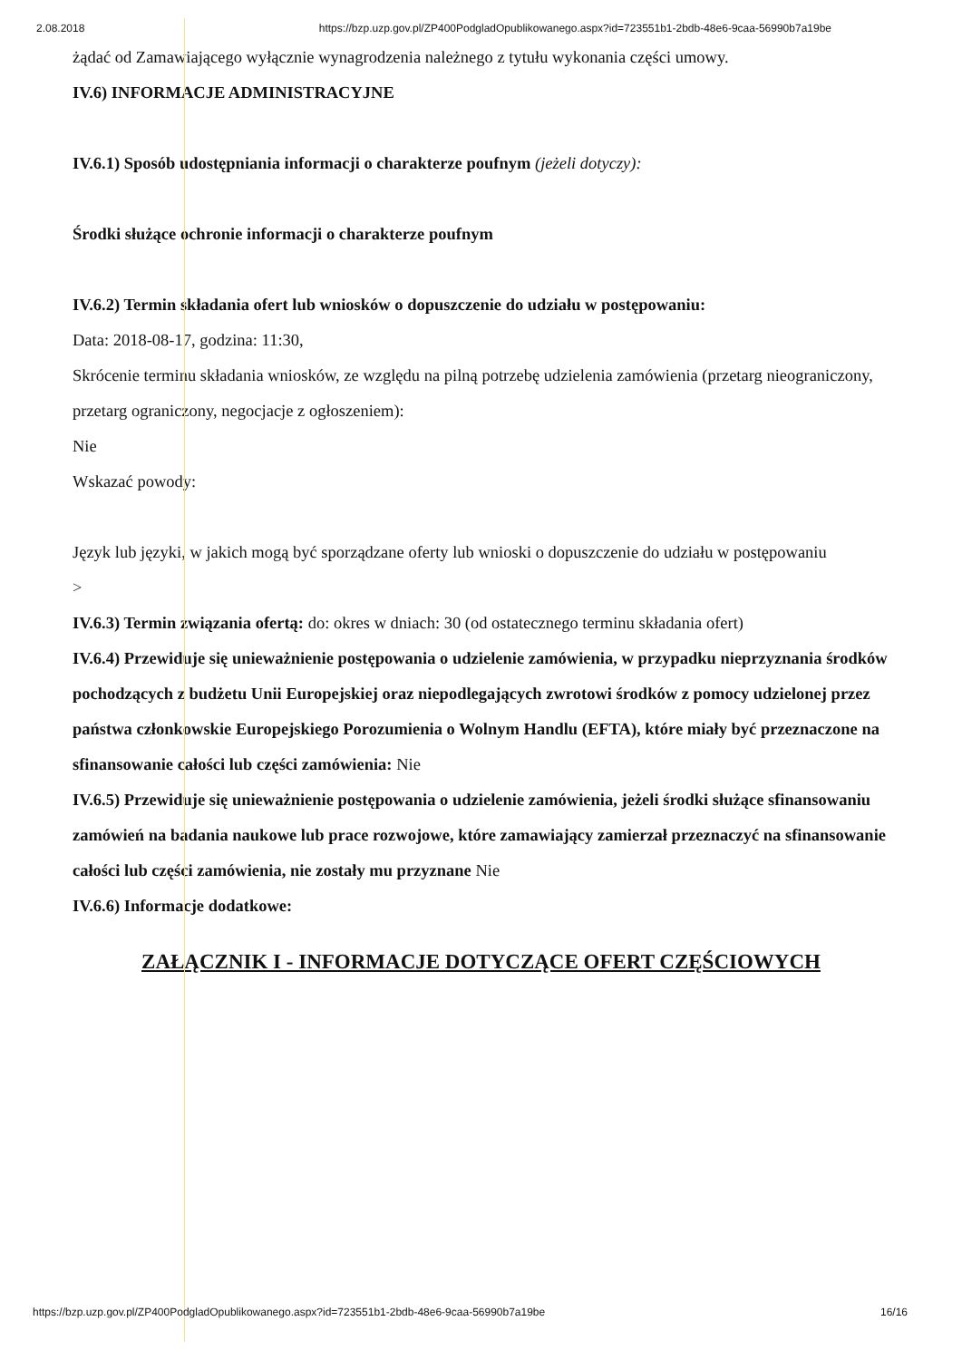2.08.2018 https://bzp.uzp.gov.pl/ZP400PodgladOpublikowanego.aspx?id=723551b1-2bdb-48e6-9caa-56990b7a19be
żądać od Zamawiającego wyłącznie wynagrodzenia należnego z tytułu wykonania części umowy.
IV.6) INFORMACJE ADMINISTRACYJNE
IV.6.1) Sposób udostępniania informacji o charakterze poufnym (jeżeli dotyczy):
Środki służące ochronie informacji o charakterze poufnym
IV.6.2) Termin składania ofert lub wniosków o dopuszczenie do udziału w postępowaniu:
Data: 2018-08-17, godzina: 11:30,
Skrócenie terminu składania wniosków, ze względu na pilną potrzebę udzielenia zamówienia (przetarg nieograniczony, przetarg ograniczony, negocjacje z ogłoszeniem):
Nie
Wskazać powody:
Język lub języki, w jakich mogą być sporządzane oferty lub wnioski o dopuszczenie do udziału w postępowaniu
>
IV.6.3) Termin związania ofertą: do: okres w dniach: 30 (od ostatecznego terminu składania ofert)
IV.6.4) Przewiduje się unieważnienie postępowania o udzielenie zamówienia, w przypadku nieprzyznania środków pochodzących z budżetu Unii Europejskiej oraz niepodlegających zwrotowi środków z pomocy udzielonej przez państwa członkowskie Europejskiego Porozumienia o Wolnym Handlu (EFTA), które miały być przeznaczone na sfinansowanie całości lub części zamówienia: Nie
IV.6.5) Przewiduje się unieważnienie postępowania o udzielenie zamówienia, jeżeli środki służące sfinansowaniu zamówień na badania naukowe lub prace rozwojowe, które zamawiający zamierzał przeznaczyć na sfinansowanie całości lub części zamówienia, nie zostały mu przyznane Nie
IV.6.6) Informacje dodatkowe:
ZAŁĄCZNIK I - INFORMACJE DOTYCZĄCE OFERT CZĘŚCIOWYCH
https://bzp.uzp.gov.pl/ZP400PodgladOpublikowanego.aspx?id=723551b1-2bdb-48e6-9caa-56990b7a19be 16/16